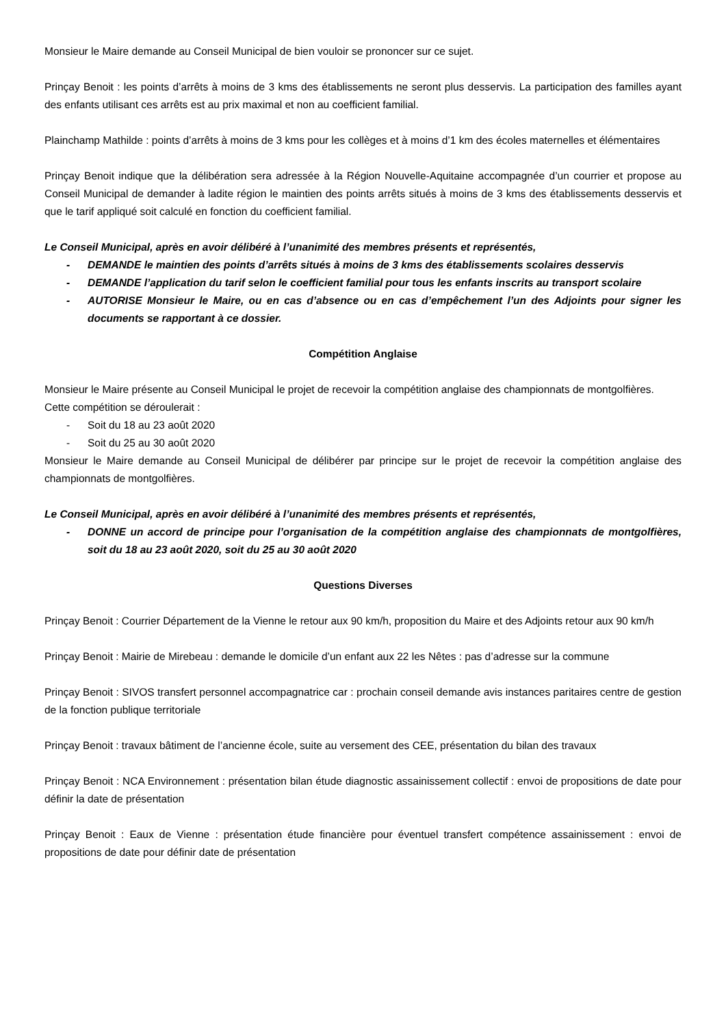Monsieur le Maire demande au Conseil Municipal de bien vouloir se prononcer sur ce sujet.
Prinçay Benoit : les points d’arrêts à moins de 3 kms des établissements ne seront plus desservis. La participation des familles ayant des enfants utilisant ces arrêts est au prix maximal et non au coefficient familial.
Plainchamp Mathilde : points d’arrêts à moins de 3 kms pour les collèges et à moins d’1 km des écoles maternelles et élémentaires
Prinçay Benoit indique que la délibération sera adressée à la Région Nouvelle-Aquitaine accompagnée d’un courrier et propose au Conseil Municipal de demander à ladite région le maintien des points arrêts situés à moins de 3 kms des établissements desservis et que le tarif appliqué soit calculé en fonction du coefficient familial.
Le Conseil Municipal, après en avoir délibéré à l’unanimité des membres présents et représentés,
- DEMANDE le maintien des points d’arrêts situés à moins de 3 kms des établissements scolaires desservis
- DEMANDE l’application du tarif selon le coefficient familial pour tous les enfants inscrits au transport scolaire
- AUTORISE Monsieur le Maire, ou en cas d’absence ou en cas d’empêchement l’un des Adjoints pour signer les documents se rapportant à ce dossier.
Compétition Anglaise
Monsieur le Maire présente au Conseil Municipal le projet de recevoir la compétition anglaise des championnats de montgolfières.
Cette compétition se déroulerait :
- Soit du 18 au 23 août 2020
- Soit du 25 au 30 août 2020
Monsieur le Maire demande au Conseil Municipal de délibérer par principe sur le projet de recevoir la compétition anglaise des championnats de montgolfières.
Le Conseil Municipal, après en avoir délibéré à l’unanimité des membres présents et représentés,
- DONNE un accord de principe pour l’organisation de la compétition anglaise des championnats de montgolfières, soit du 18 au 23 août 2020, soit du 25 au 30 août 2020
Questions Diverses
Prinçay Benoit : Courrier Département de la Vienne le retour aux 90 km/h, proposition du Maire et des Adjoints retour aux 90 km/h
Prinçay Benoit : Mairie de Mirebeau : demande le domicile d’un enfant aux 22 les Nêtes : pas d’adresse sur la commune
Prinçay Benoit : SIVOS transfert personnel accompagnatrice car : prochain conseil demande avis instances paritaires centre de gestion de la fonction publique territoriale
Prinçay Benoit : travaux bâtiment de l’ancienne école, suite au versement des CEE, présentation du bilan des travaux
Prinçay Benoit : NCA Environnement : présentation bilan étude diagnostic assainissement collectif : envoi de propositions de date pour définir la date de présentation
Prinçay Benoit : Eaux de Vienne : présentation étude financière pour éventuel transfert compétence assainissement : envoi de propositions de date pour définir date de présentation